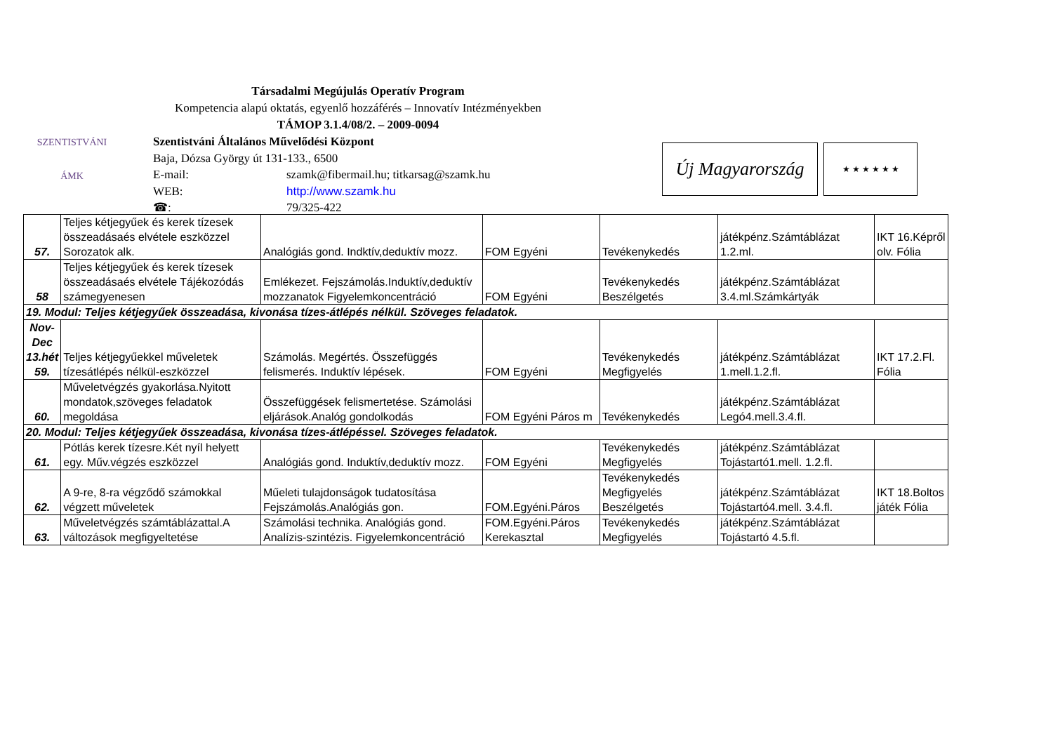SZENTISTVÁNI
ÁMK
Társadalmi Megújulás Operatív Program
Kompetencia alapú oktatás, egyenlő hozzáférés – Innovatív Intézményekben
TÁMOP 3.1.4/08/2. – 2009-0094
Szentistváni Általános Művelődési Központ
Baja, Dózsa György út 131-133., 6500
E-mail: szamk@fibermail.hu; titkarsag@szamk.hu
WEB: http://www.szamk.hu
☎: 79/325-422
Új Magyarország
★ ★ ★ ★ ★ ★
| 57. | Teljes kétjegyűek és kerek tízesek összeadásaés elvétele eszközzel Sorozatok alk. | Analógiás gond. Indktív,deduktív mozz. | FOM Egyéni | Tevékenykedés | játékpénz.Számtáblázat 1.2.ml. | IKT 16.Képről olv. Fólia |
| 58 | Teljes kétjegyűek és kerek tízesek összeadásaés elvétele Tájékozódás számegyenesen | Emlékezet. Fejszámolás.Induktív,deduktív mozzanatok Figyelemkoncentráció | FOM Egyéni | Tevékenykedés Beszélgetés | játékpénz.Számtáblázat 3.4.ml.Számkártyák | |
| 19. Modul: Teljes kétjegyűek összeadása, kivonása tízes-átlépés nélkül. Szöveges feladatok. | | | | | | |
| Nov-Dec 13.hét 59. | Teljes kétjegyűekkel műveletek tízesátlépés nélkül-eszközzel | Számolás. Megértés. Összefüggés felismerés. Induktív lépések. | FOM Egyéni | Tevékenykedés Megfigyelés | játékpénz.Számtáblázat 1.mell.1.2.fl. | IKT 17.2.Fl. Fólia |
| 60. | Műveletvégzés gyakorlása.Nyitott mondatok,szöveges feladatok megoldása | Összefüggések felismertetése. Számolási eljárások.Analóg gondolkodás | FOM Egyéni Páros m | Tevékenykedés | játékpénz.Számtáblázat Legó4.mell.3.4.fl. | |
| 20. Modul: Teljes kétjegyűek összeadása, kivonása tízes-átlépéssel. Szöveges feladatok. | | | | | | |
| 61. | Pótlás kerek tízesre.Két nyíl helyett egy. Műv.végzés eszközzel | Analógiás gond. Induktív,deduktív mozz. | FOM Egyéni | Tevékenykedés Megfigyelés | játékpénz.Számtáblázat Tojástartó1.mell. 1.2.fl. | |
| 62. | A 9-re, 8-ra végződő számokkal végzett műveletek | Műeleti tulajdonságok tudatosítása Fejszámolás.Analógiás gon. | FOM.Egyéni.Páros | Tevékenykedés Megfigyelés Beszélgetés | játékpénz.Számtáblázat Tojástartó4.mell. 3.4.fl. | IKT 18.Boltos játék Fólia |
| 63. | Műveletvégzés számtáblázattal.A változások megfigyeltetése | Számolási technika. Analógiás gond. Analízis-szintézis. Figyelemkoncentráció | FOM.Egyéni.Páros Kerekasztal | Tevékenykedés Megfigyelés | játékpénz.Számtáblázat Tojástartó 4.5.fl. | |